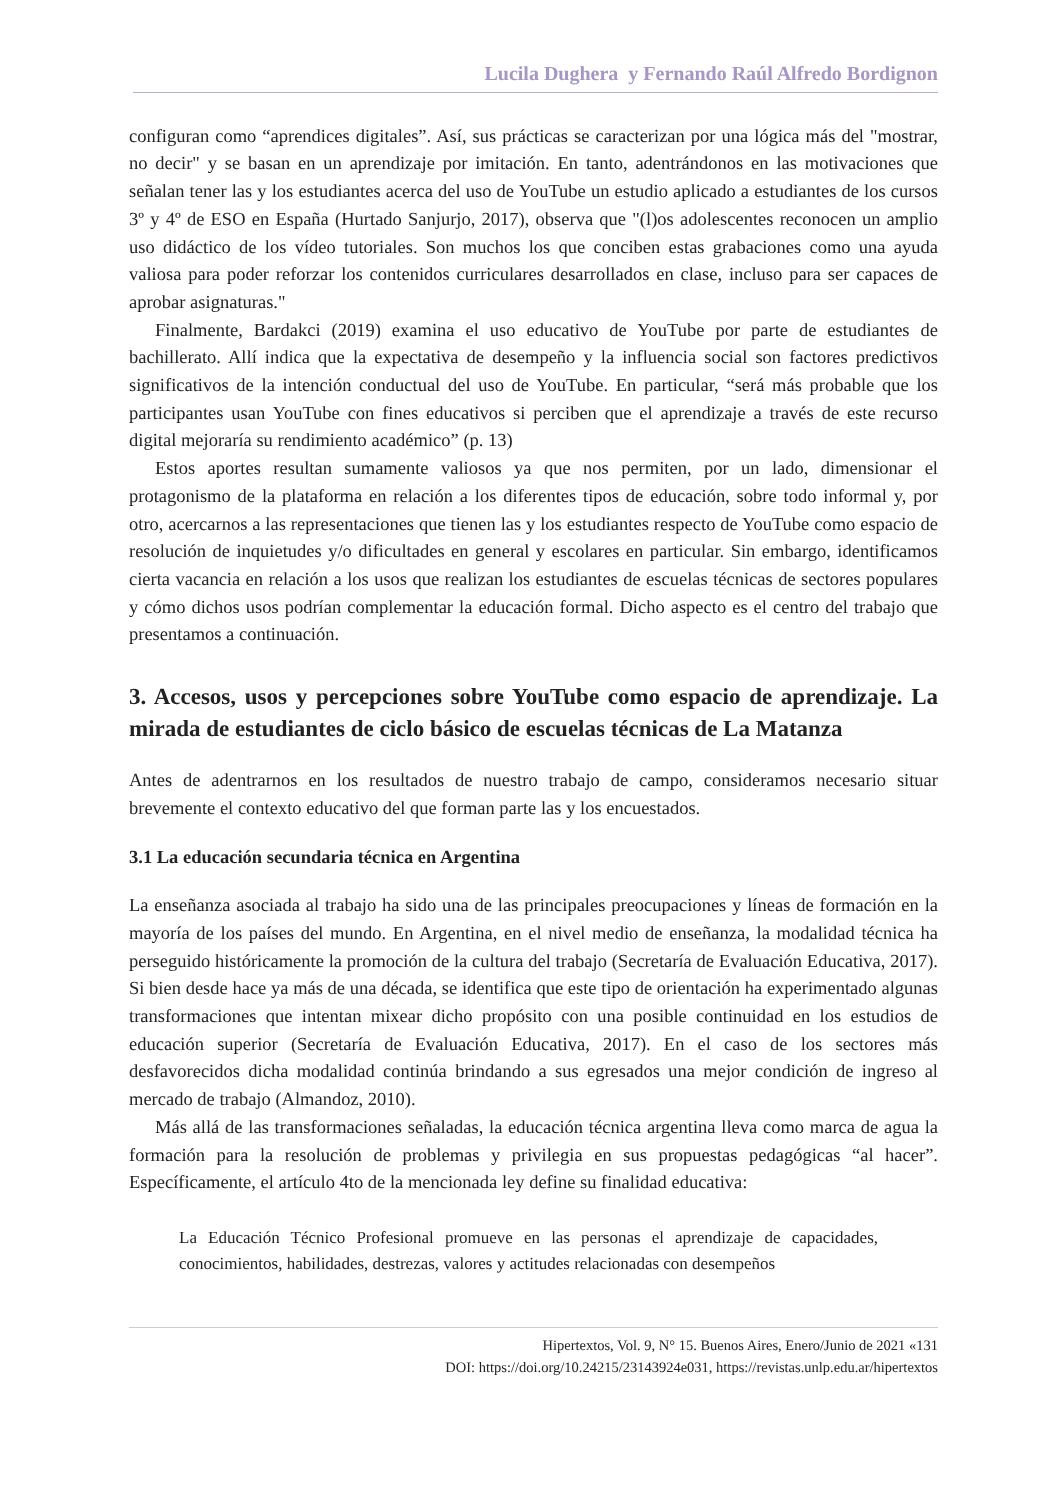Lucila Dughera y Fernando Raúl Alfredo Bordignon
configuran como “aprendices digitales”. Así, sus prácticas se caracterizan por una lógica más del "mostrar, no decir" y se basan en un aprendizaje por imitación. En tanto, adentrándonos en las motivaciones que señalan tener las y los estudiantes acerca del uso de YouTube un estudio aplicado a estudiantes de los cursos 3º y 4º de ESO en España (Hurtado Sanjurjo, 2017), observa que "(l)os adolescentes reconocen un amplio uso didáctico de los vídeo tutoriales. Son muchos los que conciben estas grabaciones como una ayuda valiosa para poder reforzar los contenidos curriculares desarrollados en clase, incluso para ser capaces de aprobar asignaturas."
Finalmente, Bardakci (2019) examina el uso educativo de YouTube por parte de estudiantes de bachillerato. Allí indica que la expectativa de desempeño y la influencia social son factores predictivos significativos de la intención conductual del uso de YouTube. En particular, “será más probable que los participantes usan YouTube con fines educativos si perciben que el aprendizaje a través de este recurso digital mejoraría su rendimiento académico” (p. 13)
Estos aportes resultan sumamente valiosos ya que nos permiten, por un lado, dimensionar el protagonismo de la plataforma en relación a los diferentes tipos de educación, sobre todo informal y, por otro, acercarnos a las representaciones que tienen las y los estudiantes respecto de YouTube como espacio de resolución de inquietudes y/o dificultades en general y escolares en particular. Sin embargo, identificamos cierta vacancia en relación a los usos que realizan los estudiantes de escuelas técnicas de sectores populares y cómo dichos usos podrían complementar la educación formal. Dicho aspecto es el centro del trabajo que presentamos a continuación.
3. Accesos, usos y percepciones sobre YouTube como espacio de aprendizaje. La mirada de estudiantes de ciclo básico de escuelas técnicas de La Matanza
Antes de adentrarnos en los resultados de nuestro trabajo de campo, consideramos necesario situar brevemente el contexto educativo del que forman parte las y los encuestados.
3.1 La educación secundaria técnica en Argentina
La enseñanza asociada al trabajo ha sido una de las principales preocupaciones y líneas de formación en la mayoría de los países del mundo. En Argentina, en el nivel medio de enseñanza, la modalidad técnica ha perseguido históricamente la promoción de la cultura del trabajo (Secretaría de Evaluación Educativa, 2017). Si bien desde hace ya más de una década, se identifica que este tipo de orientación ha experimentado algunas transformaciones que intentan mixear dicho propósito con una posible continuidad en los estudios de educación superior (Secretaría de Evaluación Educativa, 2017). En el caso de los sectores más desfavorecidos dicha modalidad continúa brindando a sus egresados una mejor condición de ingreso al mercado de trabajo (Almandoz, 2010).
Más allá de las transformaciones señaladas, la educación técnica argentina lleva como marca de agua la formación para la resolución de problemas y privilegia en sus propuestas pedagógicas “al hacer”. Específicamente, el artículo 4to de la mencionada ley define su finalidad educativa:
La Educación Técnico Profesional promueve en las personas el aprendizaje de capacidades, conocimientos, habilidades, destrezas, valores y actitudes relacionadas con desempeños
Hipertextos, Vol. 9, N° 15. Buenos Aires, Enero/Junio de 2021 «131
DOI: https://doi.org/10.24215/23143924e031, https://revistas.unlp.edu.ar/hipertextos